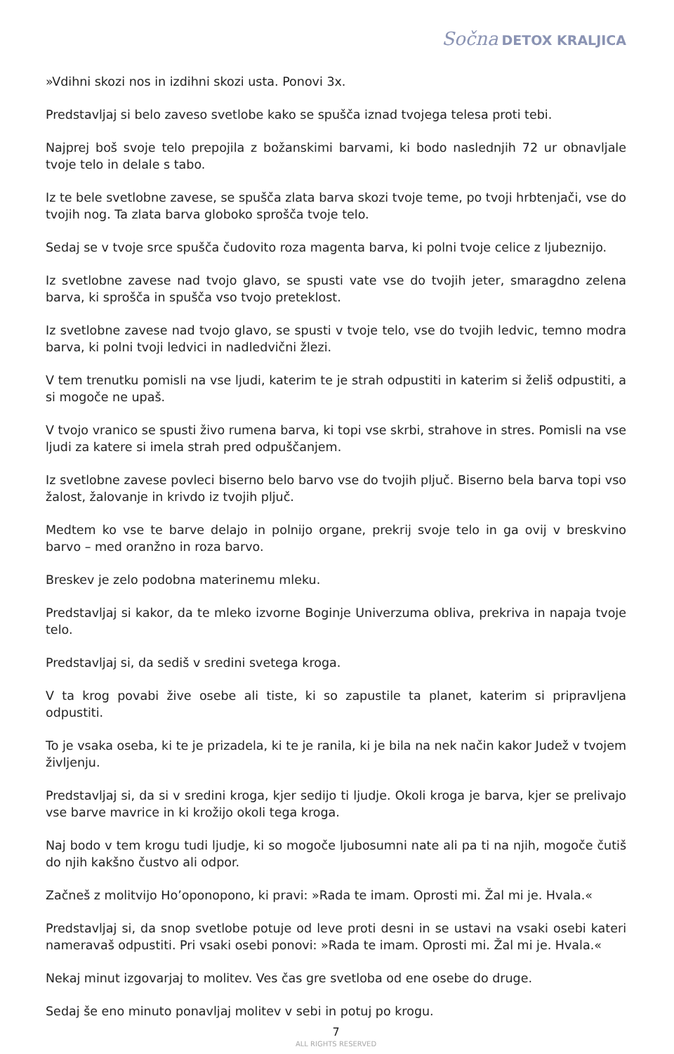Sočna DETOX KRALJICA
»Vdihni skozi nos in izdihni skozi usta. Ponovi 3x.
Predstavljaj si belo zaveso svetlobe kako se spušča iznad tvojega telesa proti tebi.
Najprej boš svoje telo prepojila z božanskimi barvami, ki bodo naslednjih 72 ur obnavljale tvoje telo in delale s tabo.
Iz te bele svetlobne zavese, se spušča zlata barva skozi tvoje teme, po tvoji hrbtenjači, vse do tvojih nog. Ta zlata barva globoko sprošča tvoje telo.
Sedaj se v tvoje srce spušča čudovito roza magenta barva, ki polni tvoje celice z ljubeznijo.
Iz svetlobne zavese nad tvojo glavo, se spusti vate vse do tvojih jeter, smaragdno zelena barva, ki sprošča in spušča vso tvojo preteklost.
Iz svetlobne zavese nad tvojo glavo, se spusti v tvoje telo, vse do tvojih ledvic, temno modra barva, ki polni tvoji ledvici in nadledvični žlezi.
V tem trenutku pomisli na vse ljudi, katerim te je strah odpustiti in katerim si želiš odpustiti, a si mogoče ne upaš.
V tvojo vranico se spusti živo rumena barva, ki topi vse skrbi, strahove in stres. Pomisli na vse ljudi za katere si imela strah pred odpuščanjem.
Iz svetlobne zavese povleci biserno belo barvo vse do tvojih pljuč. Biserno bela barva topi vso žalost, žalovanje in krivdo iz tvojih pljuč.
Medtem ko vse te barve delajo in polnijo organe, prekrij svoje telo in ga ovij v breskvino barvo – med oranžno in roza barvo.
Breskev je zelo podobna materinemu mleku.
Predstavljaj si kakor, da te mleko izvorne Boginje Univerzuma obliva, prekriva in napaja tvoje telo.
Predstavljaj si, da sediš v sredini svetega kroga.
V ta krog povabi žive osebe ali tiste, ki so zapustile ta planet, katerim si pripravljena odpustiti.
To je vsaka oseba, ki te je prizadela, ki te je ranila, ki je bila na nek način kakor Judež v tvojem življenju.
Predstavljaj si, da si v sredini kroga, kjer sedijo ti ljudje. Okoli kroga je barva, kjer se prelivajo vse barve mavrice in ki krožijo okoli tega kroga.
Naj bodo v tem krogu tudi ljudje, ki so mogoče ljubosumni nate ali pa ti na njih, mogoče čutiš do njih kakšno čustvo ali odpor.
Začneš z molitvijo Ho’oponopono, ki pravi: »Rada te imam. Oprosti mi. Žal mi je. Hvala.«
Predstavljaj si, da snop svetlobe potuje od leve proti desni in se ustavi na vsaki osebi kateri nameravaš odpustiti. Pri vsaki osebi ponovi: »Rada te imam. Oprosti mi. Žal mi je. Hvala.«
Nekaj minut izgovarjaj to molitev. Ves čas gre svetloba od ene osebe do druge.
Sedaj še eno minuto ponavljaj molitev v sebi in potuj po krogu.
7
ALL RIGHTS RESERVED